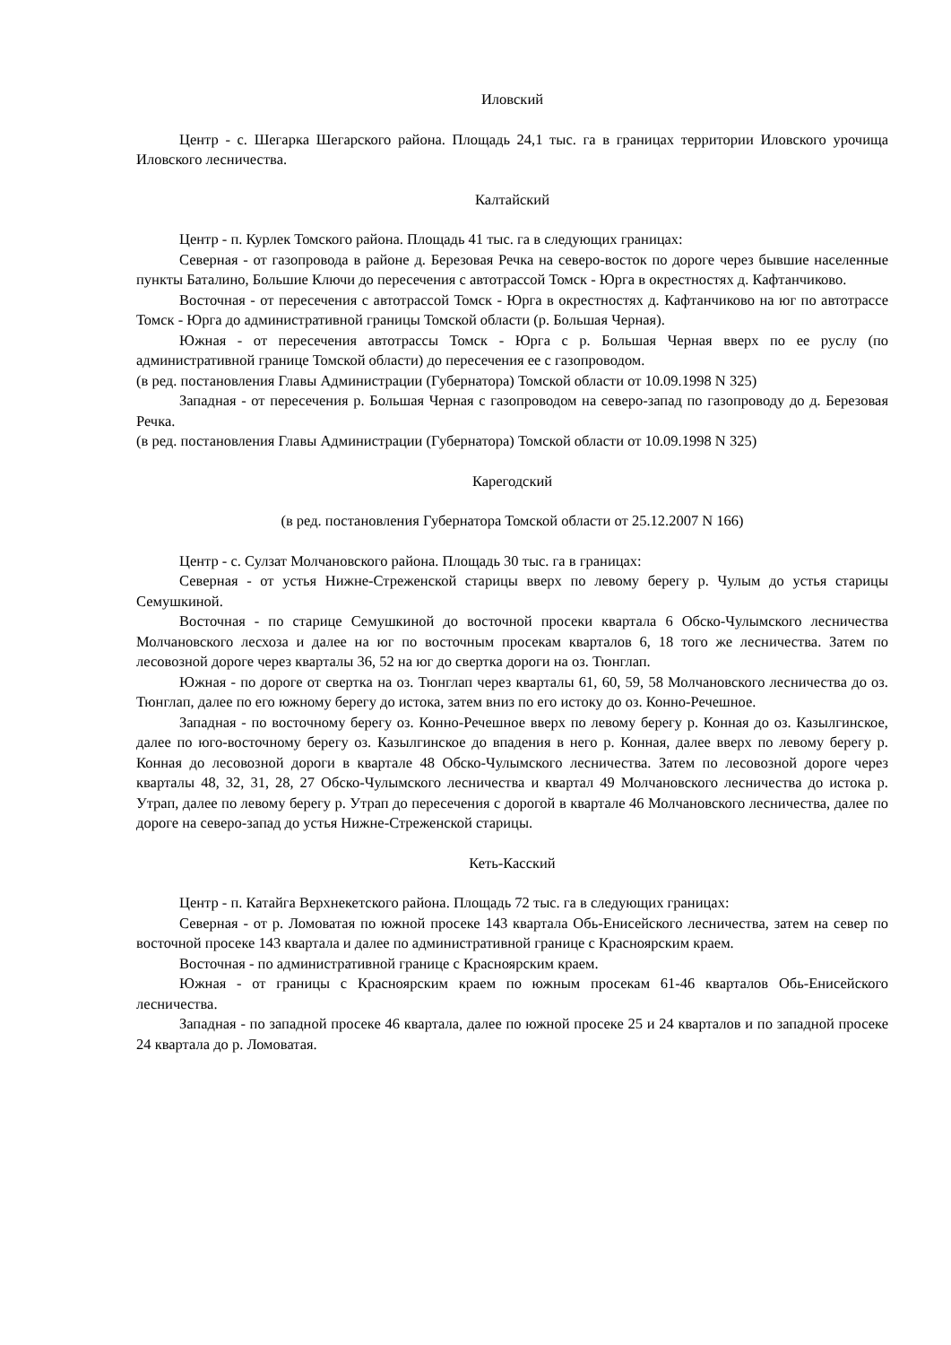Иловский
Центр - с. Шегарка Шегарского района. Площадь 24,1 тыс. га в границах территории Иловского урочища Иловского лесничества.
Калтайский
Центр - п. Курлек Томского района. Площадь 41 тыс. га в следующих границах:
Северная - от газопровода в районе д. Березовая Речка на северо-восток по дороге через бывшие населенные пункты Баталино, Большие Ключи до пересечения с автотрассой Томск - Юрга в окрестностях д. Кафтанчиково.
Восточная - от пересечения с автотрассой Томск - Юрга в окрестностях д. Кафтанчиково на юг по автотрассе Томск - Юрга до административной границы Томской области (р. Большая Черная).
Южная - от пересечения автотрассы Томск - Юрга с р. Большая Черная вверх по ее руслу (по административной границе Томской области) до пересечения ее с газопроводом.
(в ред. постановления Главы Администрации (Губернатора) Томской области от 10.09.1998 N 325)
Западная - от пересечения р. Большая Черная с газопроводом на северо-запад по газопроводу до д. Березовая Речка.
(в ред. постановления Главы Администрации (Губернатора) Томской области от 10.09.1998 N 325)
Карегодский
(в ред. постановления Губернатора Томской области от 25.12.2007 N 166)
Центр - с. Сулзат Молчановского района. Площадь 30 тыс. га в границах:
Северная - от устья Нижне-Стреженской старицы вверх по левому берегу р. Чулым до устья старицы Семушкиной.
Восточная - по старице Семушкиной до восточной просеки квартала 6 Обско-Чулымского лесничества Молчановского лесхоза и далее на юг по восточным просекам кварталов 6, 18 того же лесничества. Затем по лесовозной дороге через кварталы 36, 52 на юг до свертка дороги на оз. Тюнглап.
Южная - по дороге от свертка на оз. Тюнглап через кварталы 61, 60, 59, 58 Молчановского лесничества до оз. Тюнглап, далее по его южному берегу до истока, затем вниз по его истоку до оз. Конно-Речешное.
Западная - по восточному берегу оз. Конно-Речешное вверх по левому берегу р. Конная до оз. Казылгинское, далее по юго-восточному берегу оз. Казылгинское до впадения в него р. Конная, далее вверх по левому берегу р. Конная до лесовозной дороги в квартале 48 Обско-Чулымского лесничества. Затем по лесовозной дороге через кварталы 48, 32, 31, 28, 27 Обско-Чулымского лесничества и квартал 49 Молчановского лесничества до истока р. Утрап, далее по левому берегу р. Утрап до пересечения с дорогой в квартале 46 Молчановского лесничества, далее по дороге на северо-запад до устья Нижне-Стреженской старицы.
Кеть-Касский
Центр - п. Катайга Верхнекетского района. Площадь 72 тыс. га в следующих границах:
Северная - от р. Ломоватая по южной просеке 143 квартала Обь-Енисейского лесничества, затем на север по восточной просеке 143 квартала и далее по административной границе с Красноярским краем.
Восточная - по административной границе с Красноярским краем.
Южная - от границы с Красноярским краем по южным просекам 61-46 кварталов Обь-Енисейского лесничества.
Западная - по западной просеке 46 квартала, далее по южной просеке 25 и 24 кварталов и по западной просеке 24 квартала до р. Ломоватая.